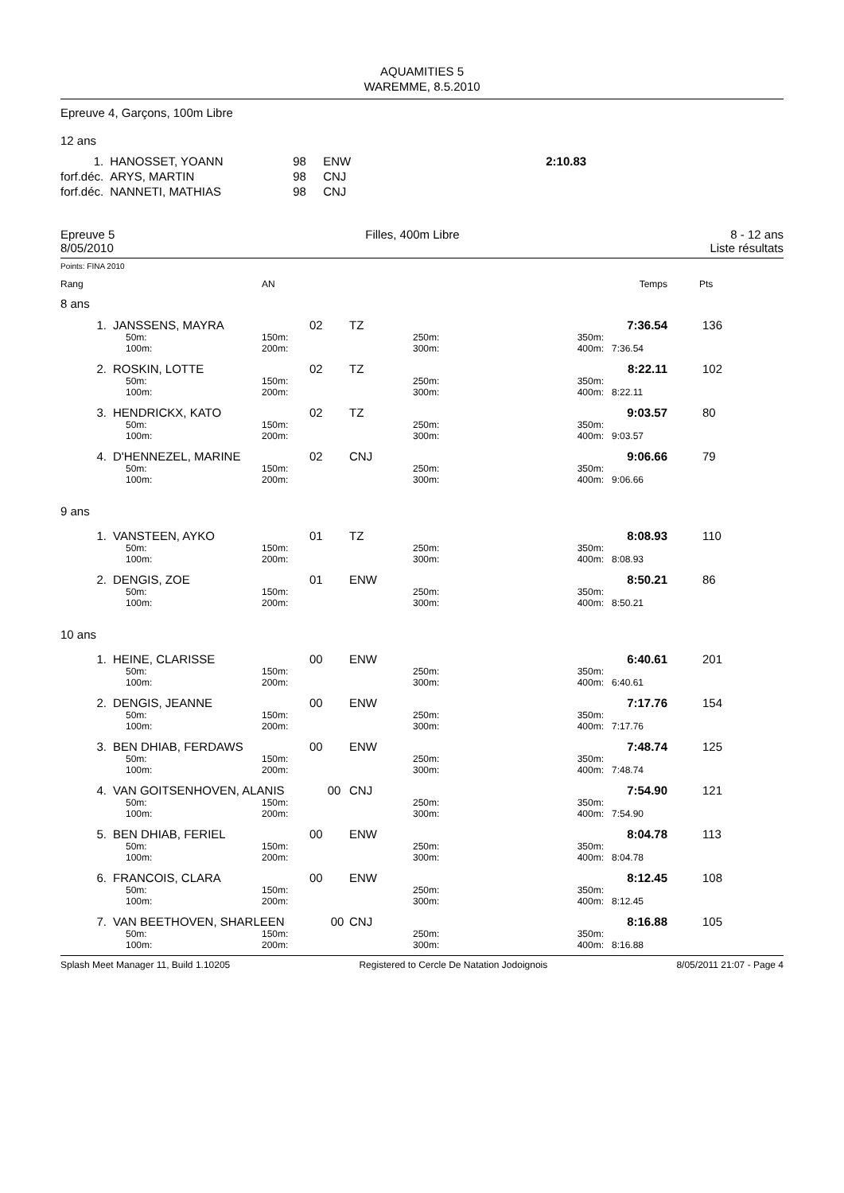AQUAMITIES 5
WAREMME, 8.5.2010
Epreuve 4, Garçons, 100m Libre
12 ans
| 1. | HANOSSET, YOANN | 98 | ENW | 2:10.83 |
| forf.déc. | ARYS, MARTIN | 98 | CNJ | |
| forf.déc. | NANNETI, MATHIAS | 98 | CNJ | |
Epreuve 5
8/05/2010
Filles, 400m Libre 8 - 12 ans
Liste résultats
Points: FINA 2010
| Rang | | AN | | | | Temps | Pts |
| 8 ans | | | | | | | |
| 1. | JANSSENS, MAYRA | 02 | TZ | | | 7:36.54 | 136 |
| | 50m: 100m: | 150m: 200m: | | 250m: 300m: | 350m: 400m: | 7:36.54 | |
| 2. | ROSKIN, LOTTE | 02 | TZ | | | 8:22.11 | 102 |
| | 50m: 100m: | 150m: 200m: | | 250m: 300m: | 350m: 400m: | 8:22.11 | |
| 3. | HENDRICKX, KATO | 02 | TZ | | | 9:03.57 | 80 |
| | 50m: 100m: | 150m: 200m: | | 250m: 300m: | 350m: 400m: | 9:03.57 | |
| 4. | D'HENNEZEL, MARINE | 02 | CNJ | | | 9:06.66 | 79 |
| | 50m: 100m: | 150m: 200m: | | 250m: 300m: | 350m: 400m: | 9:06.66 | |
| 9 ans | | | | | | | |
| 1. | VANSTEEN, AYKO | 01 | TZ | | | 8:08.93 | 110 |
| | 50m: 100m: | 150m: 200m: | | 250m: 300m: | 350m: 400m: | 8:08.93 | |
| 2. | DENGIS, ZOE | 01 | ENW | | | 8:50.21 | 86 |
| | 50m: 100m: | 150m: 200m: | | 250m: 300m: | 350m: 400m: | 8:50.21 | |
| 10 ans | | | | | | | |
| 1. | HEINE, CLARISSE | 00 | ENW | | | 6:40.61 | 201 |
| | 50m: 100m: | 150m: 200m: | | 250m: 300m: | 350m: 400m: | 6:40.61 | |
| 2. | DENGIS, JEANNE | 00 | ENW | | | 7:17.76 | 154 |
| | 50m: 100m: | 150m: 200m: | | 250m: 300m: | 350m: 400m: | 7:17.76 | |
| 3. | BEN DHIAB, FERDAWS | 00 | ENW | | | 7:48.74 | 125 |
| | 50m: 100m: | 150m: 200m: | | 250m: 300m: | 350m: 400m: | 7:48.74 | |
| 4. | VAN GOITSENHOVEN, ALANIS 00 | | CNJ | | | 7:54.90 | 121 |
| | 50m: 100m: | 150m: 200m: | | 250m: 300m: | 350m: 400m: | 7:54.90 | |
| 5. | BEN DHIAB, FERIEL | 00 | ENW | | | 8:04.78 | 113 |
| | 50m: 100m: | 150m: 200m: | | 250m: 300m: | 350m: 400m: | 8:04.78 | |
| 6. | FRANCOIS, CLARA | 00 | ENW | | | 8:12.45 | 108 |
| | 50m: 100m: | 150m: 200m: | | 250m: 300m: | 350m: 400m: | 8:12.45 | |
| 7. | VAN BEETHOVEN, SHARLEEN 00 | | CNJ | | | 8:16.88 | 105 |
| | 50m: 100m: | 150m: 200m: | | 250m: 300m: | 350m: 400m: | 8:16.88 | |
Splash Meet Manager 11, Build 1.10205 Registered to Cercle De Natation Jodoignois 8/05/2011 21:07 - Page 4